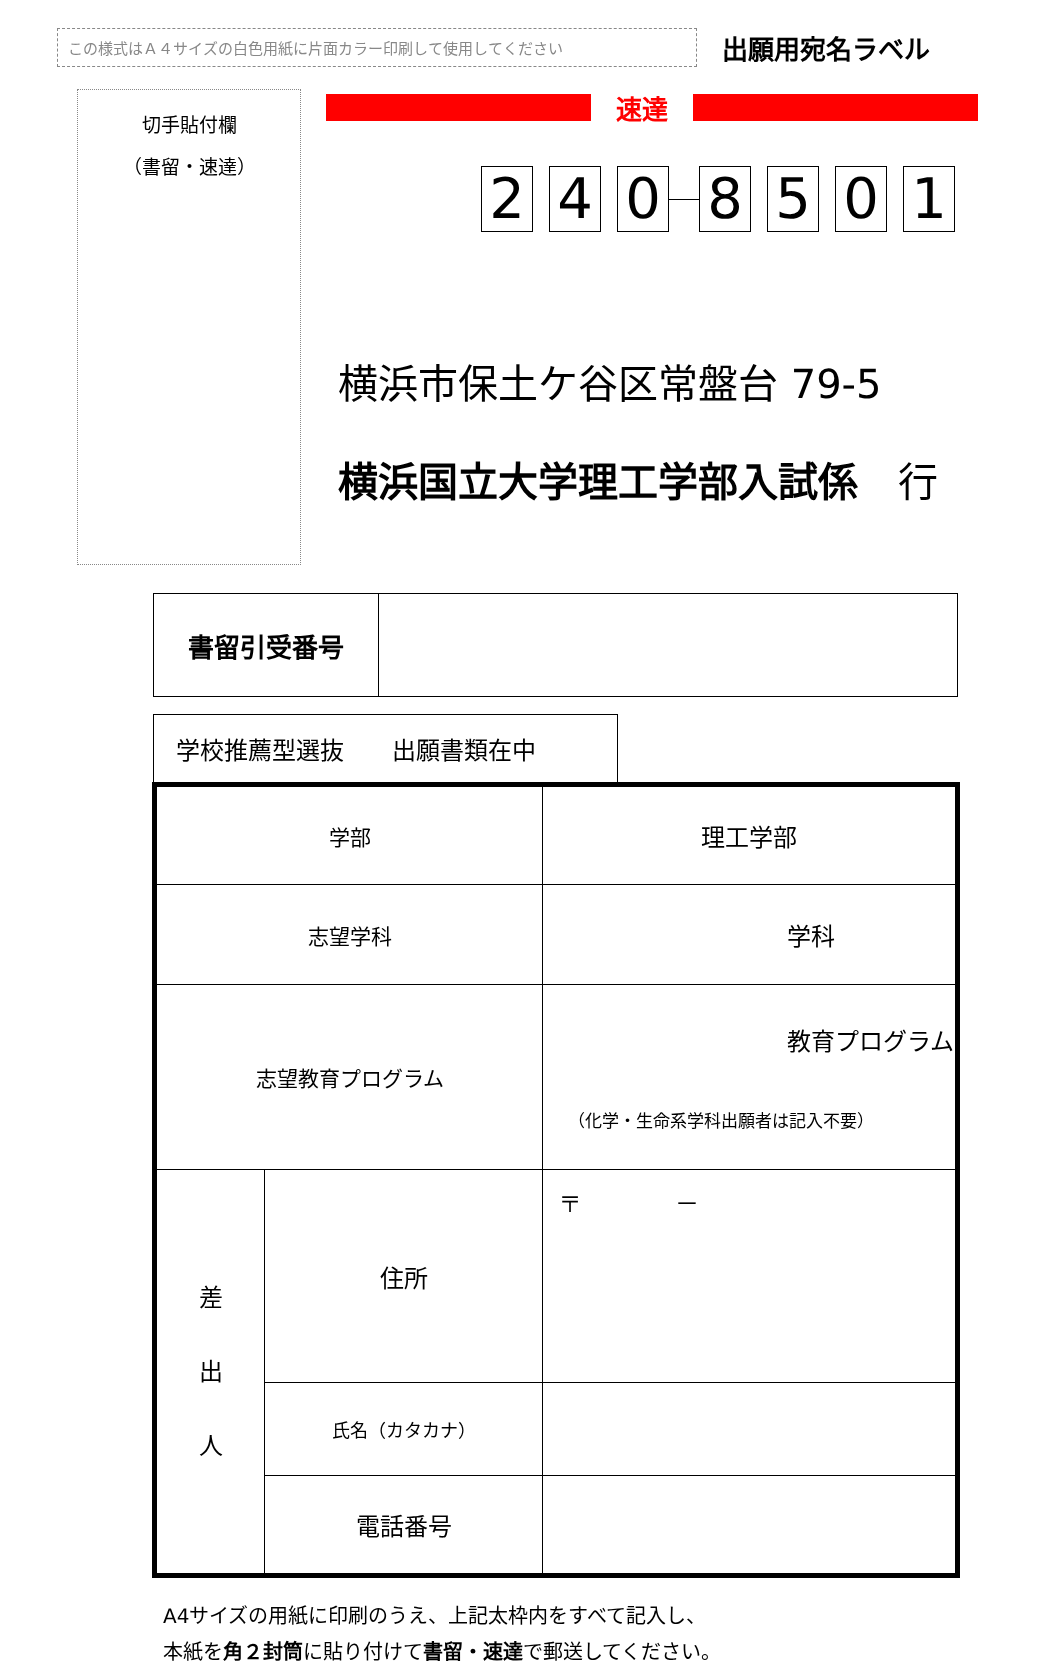この様式はＡ４サイズの白色用紙に片面カラー印刷して使用してください
出願用宛名ラベル
切手貼付欄
（書留・速達）
速達
2 4 0 8 5 0 1
横浜市保土ケ谷区常盤台 79-5
横浜国立大学理工学部入試係　行
| 書留引受番号 | |
学校推薦型選抜　　出願書類在中
| 学部 | | 理工学部 |
| 志望学科 | | 学科 |
| 志望教育プログラム | | 教育プログラム （化学・生命系学科出願者は記入不要） |
| 差 出 人 | 住所 | 〒 － |
| | 氏名（カタカナ） | |
| | 電話番号 | |
A4サイズの用紙に印刷のうえ、上記太枠内をすべて記入し、
本紙を角２封筒に貼り付けて書留・速達で郵送してください。